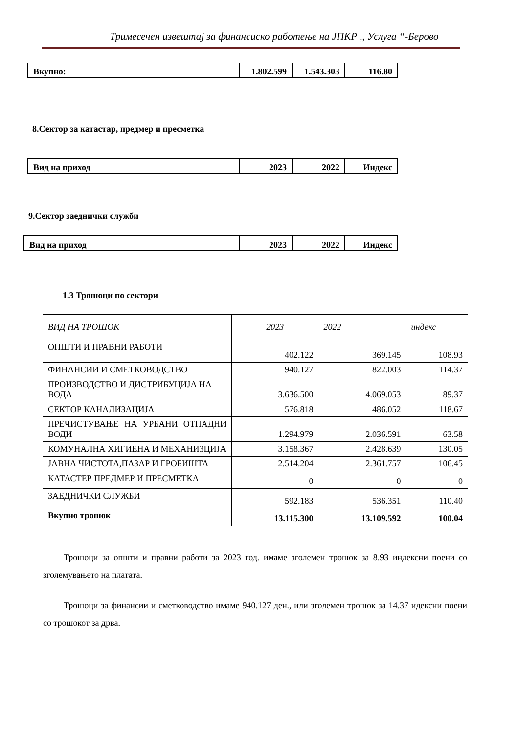Тримесечен извештај за финансиско работење на ЈПКР ,, Услуга “-Берово
| Вкупно: | 1.802.599 | 1.543.303 | 116.80 |
8.Сектор за катастар, предмер и пресметка
| Вид на приход | 2023 | 2022 | Индекс |
9.Сектор заеднички служби
| Вид на приход | 2023 | 2022 | Индекс |
1.3 Трошоци по сектори
| ВИД НА ТРОШОК | 2023 | 2022 | индекс |
| ОПШТИ И ПРАВНИ РАБОТИ | 402.122 | 369.145 | 108.93 |
| ФИНАНСИИ И СМЕТКОВОДСТВО | 940.127 | 822.003 | 114.37 |
| ПРОИЗВОДСТВО И ДИСТРИБУЦИЈА НА ВОДА | 3.636.500 | 4.069.053 | 89.37 |
| СЕКТОР КАНАЛИЗАЦИЈА | 576.818 | 486.052 | 118.67 |
| ПРЕЧИСТУВАЊЕ НА УРБАНИ ОТПАДНИ ВОДИ | 1.294.979 | 2.036.591 | 63.58 |
| КОМУНАЛНА ХИГИЕНА И МЕХАНИЗЦИЈА | 3.158.367 | 2.428.639 | 130.05 |
| ЈАВНА ЧИСТОТА,ПАЗАР И ГРОБИШТА | 2.514.204 | 2.361.757 | 106.45 |
| КАТАСТЕР ПРЕДМЕР И ПРЕСМЕТКА | 0 | 0 | 0 |
| ЗАЕДНИЧКИ СЛУЖБИ | 592.183 | 536.351 | 110.40 |
| Вкупно трошок | 13.115.300 | 13.109.592 | 100.04 |
Трошоци за општи и правни работи за 2023 год. имаме зголемен трошок за 8.93 индексни поени со зголемувањето на платата.
Трошоци за финансии и сметководство имаме 940.127 ден., или зголемен трошок за 14.37 идексни поени со трошокот за дрва.